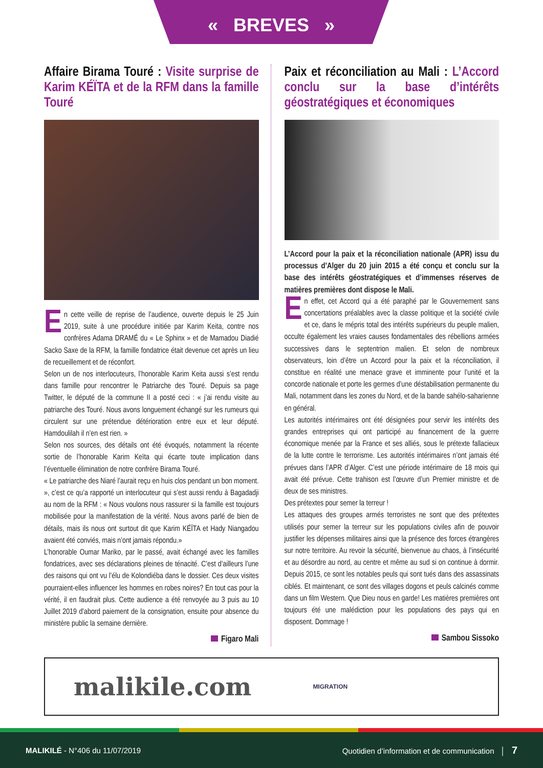« BREVES »
Affaire Birama Touré : Visite surprise de Karim KÉÏTA et de la RFM dans la famille Touré
En cette veille de reprise de l’audience, ouverte depuis le 25 Juin 2019, suite à une procédure initiée par Karim Keita, contre nos confrères Adama DRAMÉ du « Le Sphinx » et de Mamadou Diadié Sacko Saxe de la RFM, la famille fondatrice était devenue cet après un lieu de recueillement et de réconfort.
Selon un de nos interlocuteurs, l’honorable Karim Keita aussi s’est rendu dans famille pour rencontrer le Patriarche des Touré. Depuis sa page Twitter, le député de la commune II a posté ceci : « j’ai rendu visite au patriarche des Touré. Nous avons longuement échangé sur les rumeurs qui circulent sur une prétendue détérioration entre eux et leur député. Hamdoulilah il n’en est rien. »
Selon nos sources, des détails ont été évoqués, notamment la récente sortie de l’honorable Karim Keïta qui écarte toute implication dans l’éventuelle élimination de notre confrère Birama Touré.
« Le patriarche des Niaré l’aurait reçu en huis clos pendant un bon moment. », c’est ce qu’a rapporté un interlocuteur qui s’est aussi rendu à Bagadadji au nom de la RFM : « Nous voulons nous rassurer si la famille est toujours mobilisée pour la manifestation de la vérité. Nous avons parlé de bien de détails, mais ils nous ont surtout dit que Karim KÉÏTA et Hady Niangadou avaient été conviés, mais n’ont jamais répondu.»
L’honorable Oumar Mariko, par le passé, avait échangé avec les familles fondatrices, avec ses déclarations pleines de ténacité. C’est d’ailleurs l’une des raisons qui ont vu l’élu de Kolondiéba dans le dossier. Ces deux visites pourraient-elles influencer les hommes en robes noires? En tout cas pour la vérité, il en faudrait plus. Cette audience a été renvoyée au 3 puis au 10 Juillet 2019 d’abord paiement de la consignation, ensuite pour absence du ministère public la semaine dernière.
Figaro Mali
Paix et réconciliation au Mali : L’Accord conclu sur la base d’intérêts géostratégiques et économiques
L’Accord pour la paix et la réconciliation nationale (APR) issu du processus d’Alger du 20 juin 2015 a été conçu et conclu sur la base des intérêts géostratégiques et d’immenses réserves de matières premières dont dispose le Mali.
En effet, cet Accord qui a été paraphé par le Gouvernement sans concertations préalables avec la classe politique et la société civile et ce, dans le mépris total des intérêts supérieurs du peuple malien, occulte également les vraies causes fondamentales des rébellions armées successives dans le septentrion malien. Et selon de nombreux observateurs, loin d’être un Accord pour la paix et la réconciliation, il constitue en réalité une menace grave et imminente pour l’unité et la concorde nationale et porte les germes d’une déstabilisation permanente du Mali, notamment dans les zones du Nord, et de la bande sahélo-saharienne en général.
Les autorités intérimaires ont été désignées pour servir les intérêts des grandes entreprises qui ont participé au financement de la guerre économique menée par la France et ses alliés, sous le prétexte fallacieux de la lutte contre le terrorisme. Les autorités intérimaires n’ont jamais été prévues dans l’APR d’Alger. C’est une période intérimaire de 18 mois qui avait été prévue. Cette trahison est l’œuvre d’un Premier ministre et de deux de ses ministres.
Des prétextes pour semer la terreur !
Les attaques des groupes armés terroristes ne sont que des prétextes utilisés pour semer la terreur sur les populations civiles afin de pouvoir justifier les dépenses militaires ainsi que la présence des forces étrangères sur notre territoire. Au revoir la sécurité, bienvenue au chaos, à l’insécurité et au désordre au nord, au centre et même au sud si on continue à dormir. Depuis 2015, ce sont les notables peuls qui sont tués dans des assassinats ciblés. Et maintenant, ce sont des villages dogons et peuls calcinés comme dans un film Western. Que Dieu nous en garde! Les matières premières ont toujours été une malédiction pour les populations des pays qui en disposent. Dommage !
Sambou Sissoko
malikile.com MIGRATION
MALIKILÉ - N°406 du 11/07/2019
Quotidien d’information et de communication │ 7